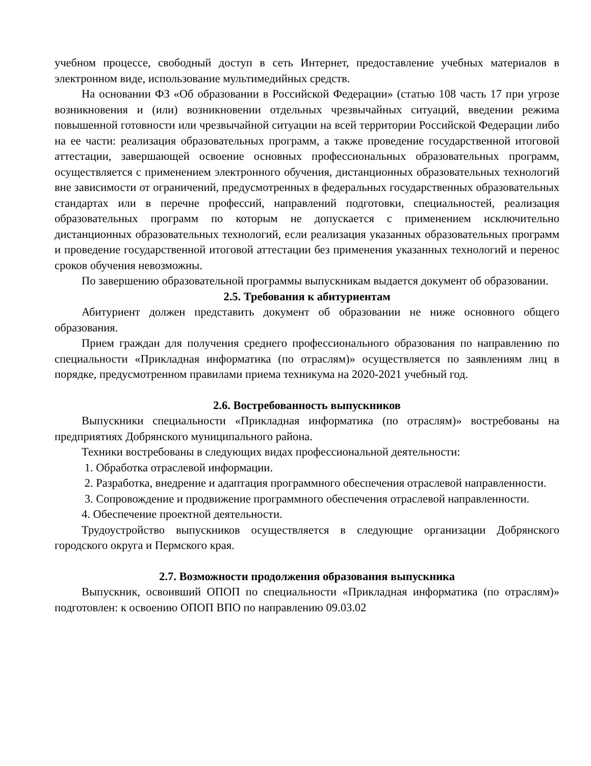учебном процессе, свободный доступ в сеть Интернет, предоставление учебных материалов в электронном виде, использование мультимедийных средств.
На основании ФЗ «Об образовании в Российской Федерации» (статью 108 часть 17 при угрозе возникновения и (или) возникновении отдельных чрезвычайных ситуаций, введении режима повышенной готовности или чрезвычайной ситуации на всей территории Российской Федерации либо на ее части: реализация образовательных программ, а также проведение государственной итоговой аттестации, завершающей освоение основных профессиональных образовательных программ, осуществляется с применением электронного обучения, дистанционных образовательных технологий вне зависимости от ограничений, предусмотренных в федеральных государственных образовательных стандартах или в перечне профессий, направлений подготовки, специальностей, реализация образовательных программ по которым не допускается с применением исключительно дистанционных образовательных технологий, если реализация указанных образовательных программ и проведение государственной итоговой аттестации без применения указанных технологий и перенос сроков обучения невозможны.
По завершению образовательной программы выпускникам выдается документ об образовании.
2.5. Требования к абитуриентам
Абитуриент должен представить документ об образовании не ниже основного общего образования.
Прием граждан для получения среднего профессионального образования по направлению по специальности «Прикладная информатика (по отраслям)» осуществляется по заявлениям лиц в порядке, предусмотренном правилами приема техникума на 2020-2021 учебный год.
2.6. Востребованность выпускников
Выпускники специальности «Прикладная информатика (по отраслям)» востребованы на предприятиях Добрянского муниципального района.
Техники востребованы в следующих видах профессиональной деятельности:
1. Обработка отраслевой информации.
2. Разработка, внедрение и адаптация программного обеспечения отраслевой направленности.
3. Сопровождение и продвижение программного обеспечения отраслевой направленности.
4. Обеспечение проектной деятельности.
Трудоустройство выпускников осуществляется в следующие организации Добрянского городского округа и Пермского края.
2.7. Возможности продолжения образования выпускника
Выпускник, освоивший ОПОП по специальности «Прикладная информатика (по отраслям)» подготовлен: к освоению ОПОП ВПО по направлению 09.03.02